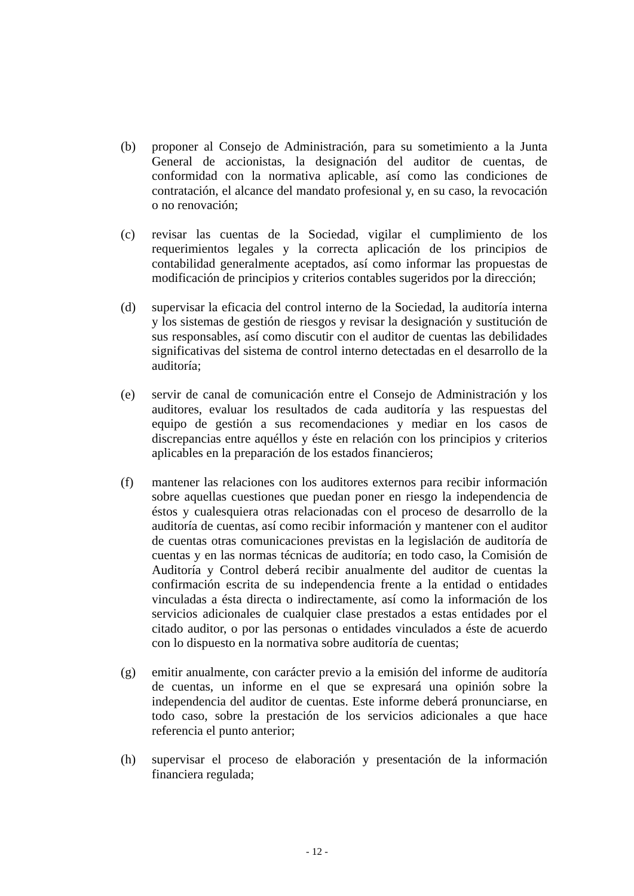(b) proponer al Consejo de Administración, para su sometimiento a la Junta General de accionistas, la designación del auditor de cuentas, de conformidad con la normativa aplicable, así como las condiciones de contratación, el alcance del mandato profesional y, en su caso, la revocación o no renovación;
(c) revisar las cuentas de la Sociedad, vigilar el cumplimiento de los requerimientos legales y la correcta aplicación de los principios de contabilidad generalmente aceptados, así como informar las propuestas de modificación de principios y criterios contables sugeridos por la dirección;
(d) supervisar la eficacia del control interno de la Sociedad, la auditoría interna y los sistemas de gestión de riesgos y revisar la designación y sustitución de sus responsables, así como discutir con el auditor de cuentas las debilidades significativas del sistema de control interno detectadas en el desarrollo de la auditoría;
(e) servir de canal de comunicación entre el Consejo de Administración y los auditores, evaluar los resultados de cada auditoría y las respuestas del equipo de gestión a sus recomendaciones y mediar en los casos de discrepancias entre aquéllos y éste en relación con los principios y criterios aplicables en la preparación de los estados financieros;
(f) mantener las relaciones con los auditores externos para recibir información sobre aquellas cuestiones que puedan poner en riesgo la independencia de éstos y cualesquiera otras relacionadas con el proceso de desarrollo de la auditoría de cuentas, así como recibir información y mantener con el auditor de cuentas otras comunicaciones previstas en la legislación de auditoría de cuentas y en las normas técnicas de auditoría; en todo caso, la Comisión de Auditoría y Control deberá recibir anualmente del auditor de cuentas la confirmación escrita de su independencia frente a la entidad o entidades vinculadas a ésta directa o indirectamente, así como la información de los servicios adicionales de cualquier clase prestados a estas entidades por el citado auditor, o por las personas o entidades vinculados a éste de acuerdo con lo dispuesto en la normativa sobre auditoría de cuentas;
(g) emitir anualmente, con carácter previo a la emisión del informe de auditoría de cuentas, un informe en el que se expresará una opinión sobre la independencia del auditor de cuentas. Este informe deberá pronunciarse, en todo caso, sobre la prestación de los servicios adicionales a que hace referencia el punto anterior;
(h) supervisar el proceso de elaboración y presentación de la información financiera regulada;
- 12 -